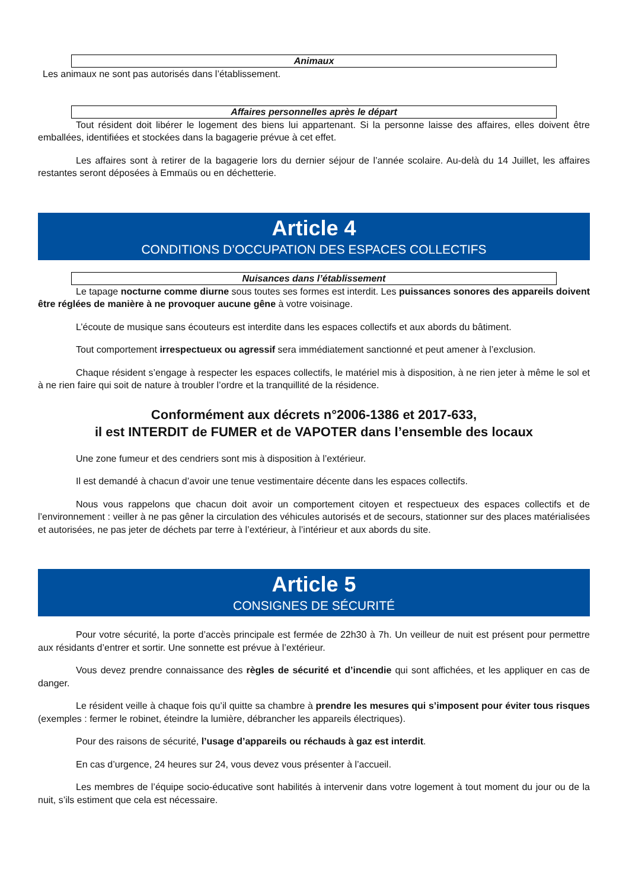Animaux
Les animaux ne sont pas autorisés dans l’établissement.
Affaires personnelles après le départ
Tout résident doit libérer le logement des biens lui appartenant. Si la personne laisse des affaires, elles doivent être emballées, identifiées et stockées dans la bagagerie prévue à cet effet.
Les affaires sont à retirer de la bagagerie lors du dernier séjour de l’année scolaire. Au-delà du 14 Juillet, les affaires restantes seront déposées à Emmaüs ou en déchetterie.
Article 4
CONDITIONS D’OCCUPATION DES ESPACES COLLECTIFS
Nuisances dans l’établissement
Le tapage nocturne comme diurne sous toutes ses formes est interdit. Les puissances sonores des appareils doivent être réglées de manière à ne provoquer aucune gêne à votre voisinage.
L’écoute de musique sans écouteurs est interdite dans les espaces collectifs et aux abords du bâtiment.
Tout comportement irrespectueux ou agressif sera immédiatement sanctionné et peut amener à l’exclusion.
Chaque résident s’engage à respecter les espaces collectifs, le matériel mis à disposition, à ne rien jeter à même le sol et à ne rien faire qui soit de nature à troubler l’ordre et la tranquillité de la résidence.
Conformément aux décrets n°2006-1386 et 2017-633,
il est INTERDIT de FUMER et de VAPOTER dans l’ensemble des locaux
Une zone fumeur et des cendriers sont mis à disposition à l’extérieur.
Il est demandé à chacun d’avoir une tenue vestimentaire décente dans les espaces collectifs.
Nous vous rappelons que chacun doit avoir un comportement citoyen et respectueux des espaces collectifs et de l’environnement : veiller à ne pas gêner la circulation des véhicules autorisés et de secours, stationner sur des places matérialisées et autorisées, ne pas jeter de déchets par terre à l’extérieur, à l’intérieur et aux abords du site.
Article 5
CONSIGNES DE SÉCURITÉ
Pour votre sécurité, la porte d’accès principale est fermée de 22h30 à 7h. Un veilleur de nuit est présent pour permettre aux résidants d’entrer et sortir. Une sonnette est prévue à l’extérieur.
Vous devez prendre connaissance des règles de sécurité et d’incendie qui sont affichées, et les appliquer en cas de danger.
Le résident veille à chaque fois qu’il quitte sa chambre à prendre les mesures qui s’imposent pour éviter tous risques (exemples : fermer le robinet, éteindre la lumière, débrancher les appareils électriques).
Pour des raisons de sécurité, l’usage d’appareils ou réchauds à gaz est interdit.
En cas d’urgence, 24 heures sur 24, vous devez vous présenter à l’accueil.
Les membres de l’équipe socio-éducative sont habilités à intervenir dans votre logement à tout moment du jour ou de la nuit, s’ils estiment que cela est nécessaire.